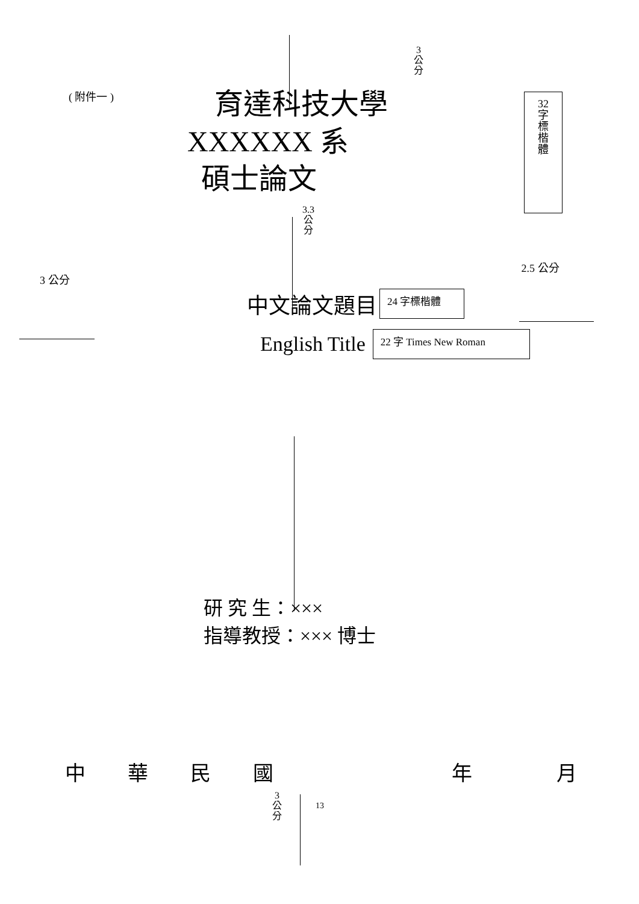( 附件一 )
3
公
分
育達科技大學
XXXXXX 系
碩士論文
32
字
標
楷
體
3.3
公
分
3 公分
2.5 公分
中文論文題目
24 字標楷體
English Title
22 字 Times New Roman
研 究 生：×××
指導教授：××× 博士
中 華 民 國 年 月
3
公
分
13